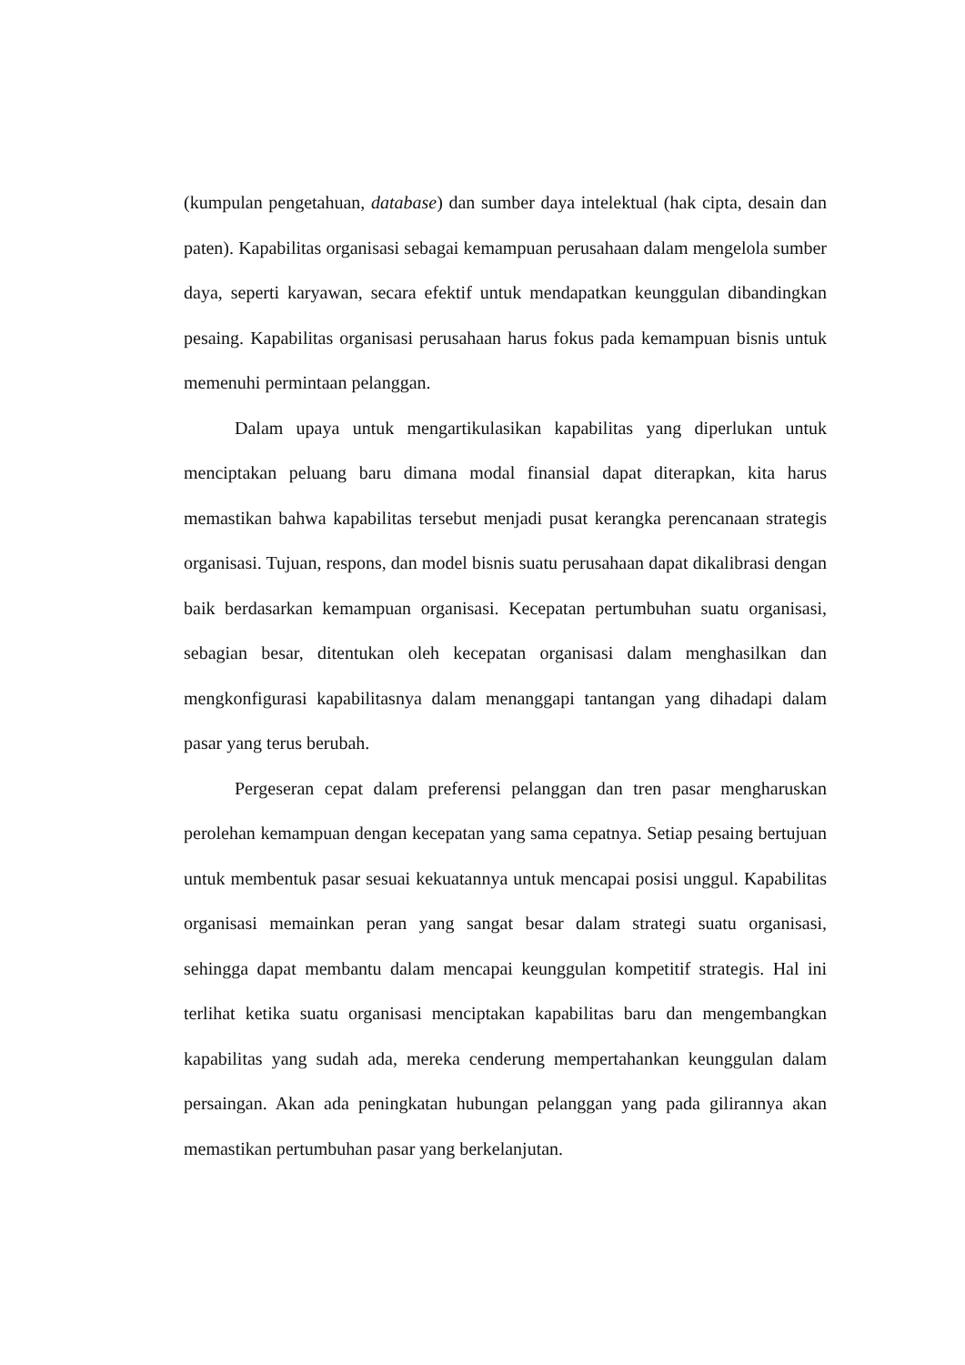(kumpulan pengetahuan, database) dan sumber daya intelektual (hak cipta, desain dan paten). Kapabilitas organisasi sebagai kemampuan perusahaan dalam mengelola sumber daya, seperti karyawan, secara efektif untuk mendapatkan keunggulan dibandingkan pesaing. Kapabilitas organisasi perusahaan harus fokus pada kemampuan bisnis untuk memenuhi permintaan pelanggan.
Dalam upaya untuk mengartikulasikan kapabilitas yang diperlukan untuk menciptakan peluang baru dimana modal finansial dapat diterapkan, kita harus memastikan bahwa kapabilitas tersebut menjadi pusat kerangka perencanaan strategis organisasi. Tujuan, respons, dan model bisnis suatu perusahaan dapat dikalibrasi dengan baik berdasarkan kemampuan organisasi. Kecepatan pertumbuhan suatu organisasi, sebagian besar, ditentukan oleh kecepatan organisasi dalam menghasilkan dan mengkonfigurasi kapabilitasnya dalam menanggapi tantangan yang dihadapi dalam pasar yang terus berubah.
Pergeseran cepat dalam preferensi pelanggan dan tren pasar mengharuskan perolehan kemampuan dengan kecepatan yang sama cepatnya. Setiap pesaing bertujuan untuk membentuk pasar sesuai kekuatannya untuk mencapai posisi unggul. Kapabilitas organisasi memainkan peran yang sangat besar dalam strategi suatu organisasi, sehingga dapat membantu dalam mencapai keunggulan kompetitif strategis. Hal ini terlihat ketika suatu organisasi menciptakan kapabilitas baru dan mengembangkan kapabilitas yang sudah ada, mereka cenderung mempertahankan keunggulan dalam persaingan. Akan ada peningkatan hubungan pelanggan yang pada gilirannya akan memastikan pertumbuhan pasar yang berkelanjutan.